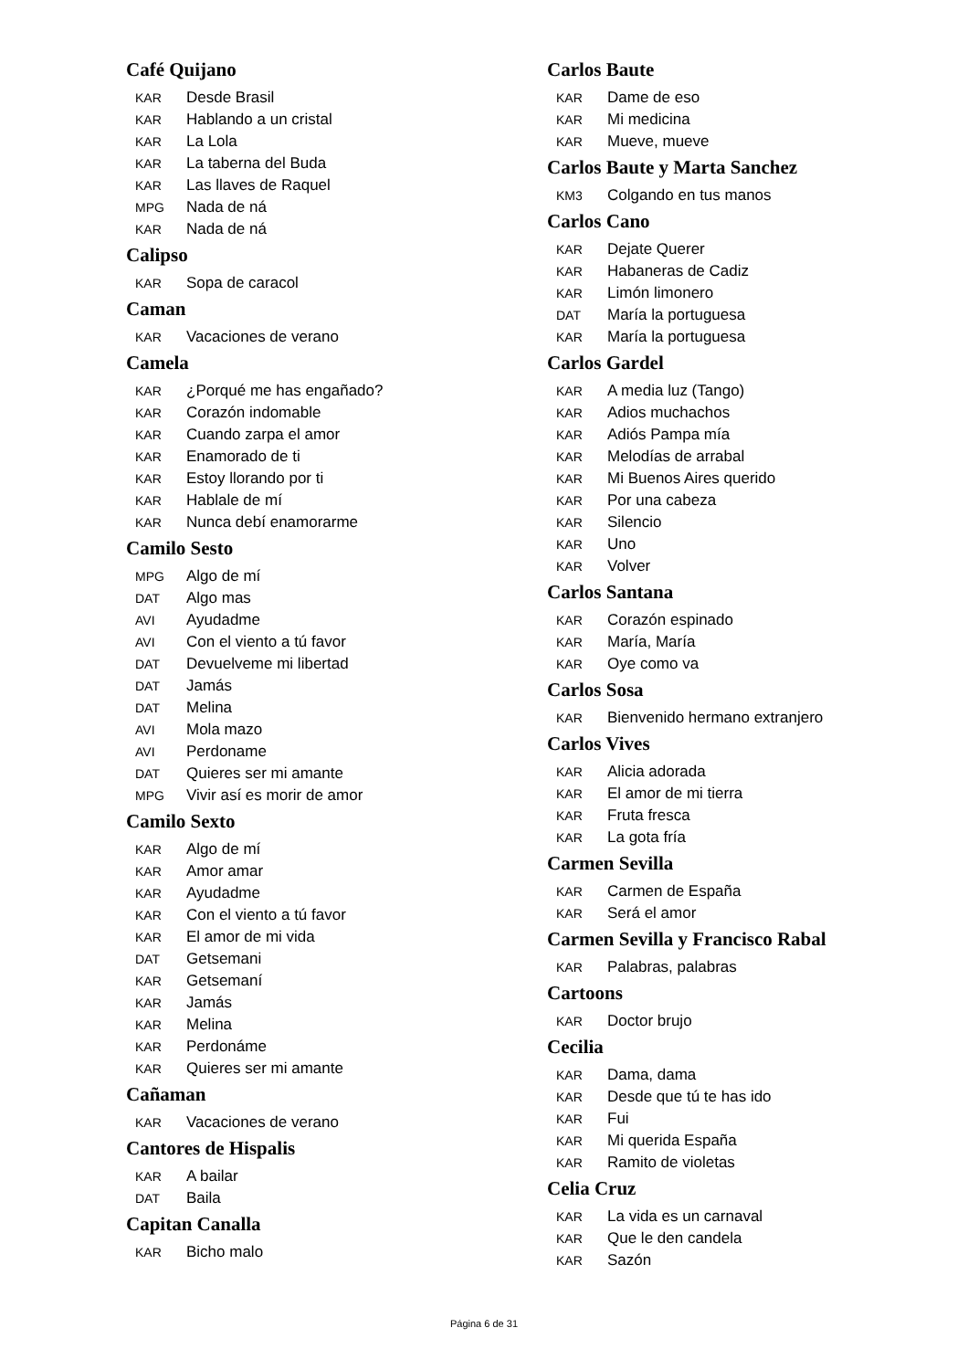Café Quijano
KAR Desde Brasil
KAR Hablando a un cristal
KAR La Lola
KAR La taberna del Buda
KAR Las llaves de Raquel
MPG Nada de ná
KAR Nada de ná
Calipso
KAR Sopa de caracol
Caman
KAR Vacaciones de verano
Camela
KAR ¿Porqué me has engañado?
KAR Corazón indomable
KAR Cuando zarpa el amor
KAR Enamorado de ti
KAR Estoy llorando por ti
KAR Hablale de mí
KAR Nunca debí enamorarme
Camilo Sesto
MPG Algo de mí
DAT Algo mas
AVI Ayudadme
AVI Con el viento a tú favor
DAT Devuelveme mi libertad
DAT Jamás
DAT Melina
AVI Mola mazo
AVI Perdoname
DAT Quieres ser mi amante
MPG Vivir así es morir de amor
Camilo Sexto
KAR Algo de mí
KAR Amor amar
KAR Ayudadme
KAR Con el viento a tú favor
KAR El amor de mi vida
DAT Getsemani
KAR Getsemaní
KAR Jamás
KAR Melina
KAR Perdonáme
KAR Quieres ser mi amante
Cañaman
KAR Vacaciones de verano
Cantores de Hispalis
KAR A bailar
DAT Baila
Capitan Canalla
KAR Bicho malo
Carlos Baute
KAR Dame de eso
KAR Mi medicina
KAR Mueve, mueve
Carlos Baute y Marta Sanchez
KM3 Colgando en tus manos
Carlos Cano
KAR Dejate Querer
KAR Habaneras de Cadiz
KAR Limón limonero
DAT María la portuguesa
KAR María la portuguesa
Carlos Gardel
KAR A media luz (Tango)
KAR Adios muchachos
KAR Adiós Pampa mía
KAR Melodías de arrabal
KAR Mi Buenos Aires querido
KAR Por una cabeza
KAR Silencio
KAR Uno
KAR Volver
Carlos Santana
KAR Corazón espinado
KAR María, María
KAR Oye como va
Carlos Sosa
KAR Bienvenido hermano extranjero
Carlos Vives
KAR Alicia adorada
KAR El amor de mi tierra
KAR Fruta fresca
KAR La gota fría
Carmen Sevilla
KAR Carmen de España
KAR Será el amor
Carmen Sevilla y Francisco Rabal
KAR Palabras, palabras
Cartoons
KAR Doctor brujo
Cecilia
KAR Dama, dama
KAR Desde que tú te has ido
KAR Fui
KAR Mi querida España
KAR Ramito de violetas
Celia Cruz
KAR La vida es un carnaval
KAR Que le den candela
KAR Sazón
Página 6 de 31